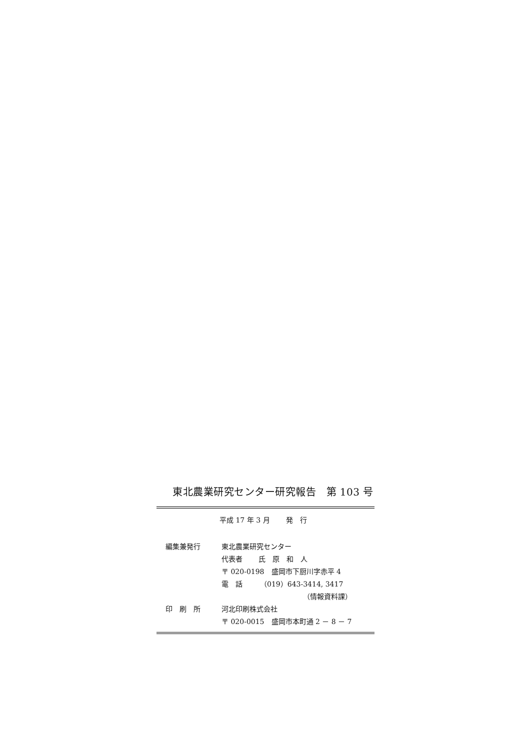東北農業研究センター研究報告　第 103 号
平成 17 年 3 月　　 発　行
| 編集兼発行 | 東北農業研究センター |
| | 代表者 氏 原 和 人 |
| | 〒 020-0198 盛岡市下厨川字赤平 4 |
| | 電 話 （019）643-3414, 3417 |
| | （情報資料課） |
| 印 刷 所 | 河北印刷株式会社 |
| | 〒 020-0015 盛岡市本町通 2 － 8 － 7 |